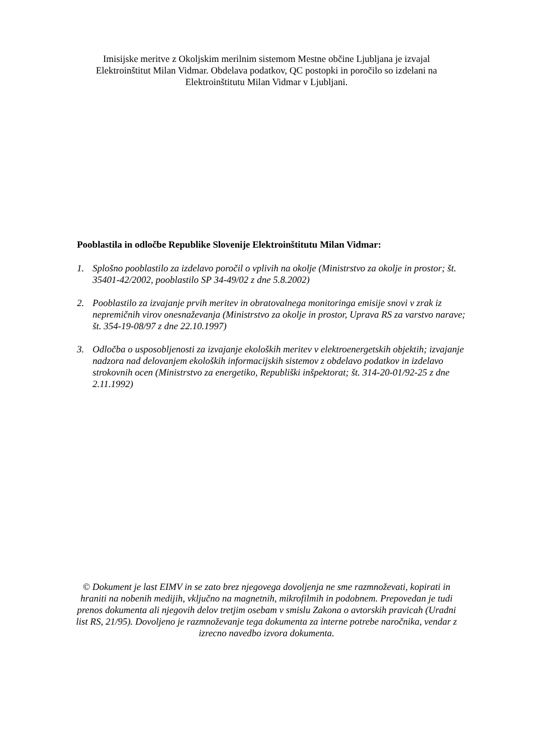Imisijske meritve z Okoljskim merilnim sistemom Mestne občine Ljubljana je izvajal Elektroinštitut Milan Vidmar. Obdelava podatkov, QC postopki in poročilo so izdelani na Elektroinštitutu Milan Vidmar v Ljubljani.
Pooblastila in odločbe Republike Slovenije Elektroinštitutu Milan Vidmar:
1. Splošno pooblastilo za izdelavo poročil o vplivih na okolje (Ministrstvo za okolje in prostor; št. 35401-42/2002, pooblastilo SP 34-49/02 z dne 5.8.2002)
2. Pooblastilo za izvajanje prvih meritev in obratovalnega monitoringa emisije snovi v zrak iz nepremičnih virov onesnaževanja (Ministrstvo za okolje in prostor, Uprava RS za varstvo narave; št. 354-19-08/97 z dne 22.10.1997)
3. Odločba o usposobljenosti za izvajanje ekoloških meritev v elektroenergetskih objektih; izvajanje nadzora nad delovanjem ekoloških informacijskih sistemov z obdelavo podatkov in izdelavo strokovnih ocen (Ministrstvo za energetiko, Republiški inšpektorat; št. 314-20-01/92-25 z dne 2.11.1992)
© Dokument je last EIMV in se zato brez njegovega dovoljenja ne sme razmnoževati, kopirati in hraniti na nobenih medijih, vključno na magnetnih, mikrofilmih in podobnem. Prepovedan je tudi prenos dokumenta ali njegovih delov tretjim osebam v smislu Zakona o avtorskih pravicah (Uradni list RS, 21/95). Dovoljeno je razmnoževanje tega dokumenta za interne potrebe naročnika, vendar z izrecno navedbo izvora dokumenta.